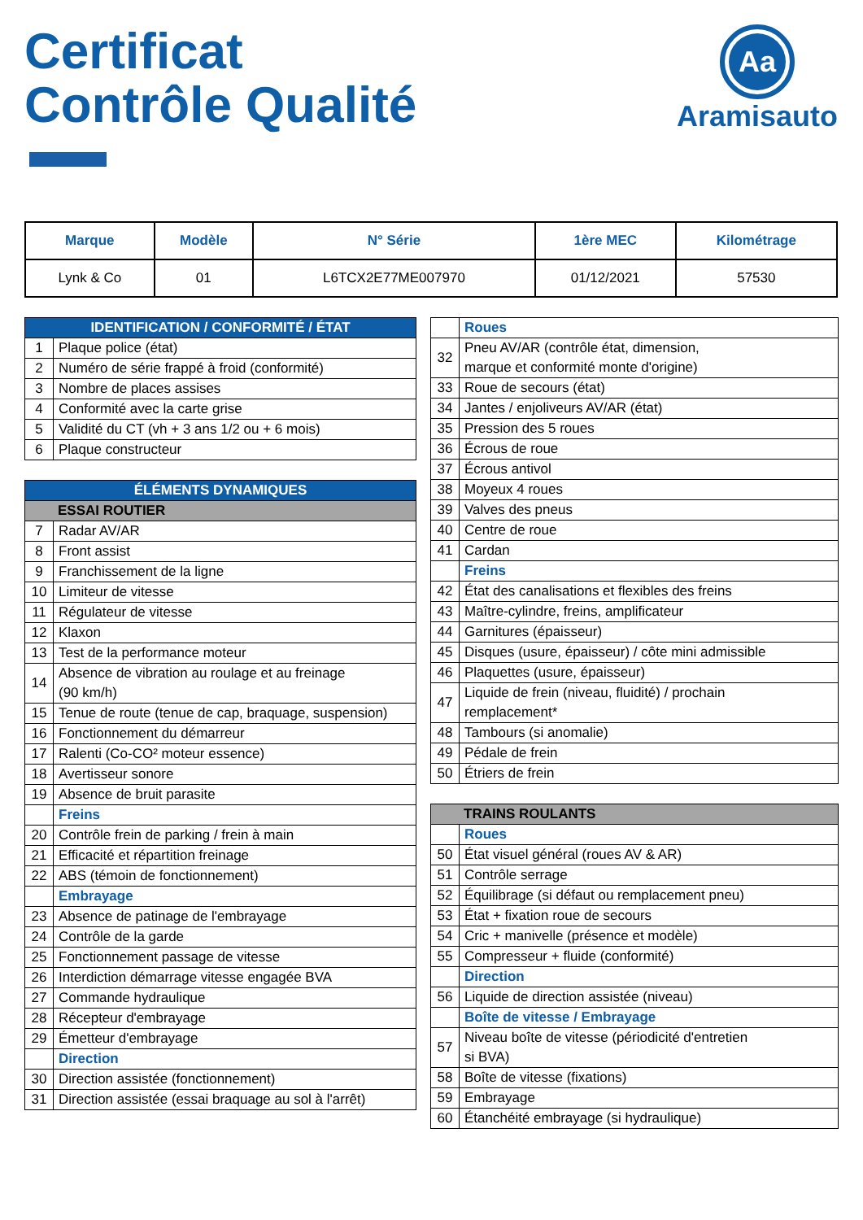Certificat
Contrôle Qualité
Aa
Aramisauto
| Marque | Modèle | N° Série | 1ère MEC | Kilométrage |
| --- | --- | --- | --- | --- |
| Lynk & Co | 01 | L6TCX2E77ME007970 | 01/12/2021 | 57530 |
| IDENTIFICATION / CONFORMITÉ / ÉTAT | |
| 1 | Plaque police (état) |
| 2 | Numéro de série frappé à froid (conformité) |
| 3 | Nombre de places assises |
| 4 | Conformité avec la carte grise |
| 5 | Validité du CT (vh + 3 ans 1/2 ou + 6 mois) |
| 6 | Plaque constructeur |
| ÉLÉMENTS DYNAMIQUES | |
| ESSAI ROUTIER | |
| 7 | Radar AV/AR |
| 8 | Front assist |
| 9 | Franchissement de la ligne |
| 10 | Limiteur de vitesse |
| 11 | Régulateur de vitesse |
| 12 | Klaxon |
| 13 | Test de la performance moteur |
| 14 | Absence de vibration au roulage et au freinage (90 km/h) |
| 15 | Tenue de route (tenue de cap, braquage, suspension) |
| 16 | Fonctionnement du démarreur |
| 17 | Ralenti (Co-CO² moteur essence) |
| 18 | Avertisseur sonore |
| 19 | Absence de bruit parasite |
| | Freins |
| 20 | Contrôle frein de parking / frein à main |
| 21 | Efficacité et répartition freinage |
| 22 | ABS (témoin de fonctionnement) |
| | Embrayage |
| 23 | Absence de patinage de l'embrayage |
| 24 | Contrôle de la garde |
| 25 | Fonctionnement passage de vitesse |
| 26 | Interdiction démarrage vitesse engagée BVA |
| 27 | Commande hydraulique |
| 28 | Récepteur d'embrayage |
| 29 | Émetteur d'embrayage |
| | Direction |
| 30 | Direction assistée (fonctionnement) |
| 31 | Direction assistée (essai braquage au sol à l'arrêt) |
| | Roues |
| 32 | Pneu AV/AR (contrôle état, dimension, marque et conformité monte d'origine) |
| 33 | Roue de secours (état) |
| 34 | Jantes / enjoliveurs AV/AR (état) |
| 35 | Pression des 5 roues |
| 36 | Écrous de roue |
| 37 | Écrous antivol |
| 38 | Moyeux 4 roues |
| 39 | Valves des pneus |
| 40 | Centre de roue |
| 41 | Cardan |
| | Freins |
| 42 | État des canalisations et flexibles des freins |
| 43 | Maître-cylindre, freins, amplificateur |
| 44 | Garnitures (épaisseur) |
| 45 | Disques (usure, épaisseur) / côte mini admissible |
| 46 | Plaquettes (usure, épaisseur) |
| 47 | Liquide de frein (niveau, fluidité) / prochain remplacement* |
| 48 | Tambours (si anomalie) |
| 49 | Pédale de frein |
| 50 | Étriers de frein |
| TRAINS ROULANTS | |
| | Roues |
| 50 | État visuel général (roues AV & AR) |
| 51 | Contrôle serrage |
| 52 | Équilibrage (si défaut ou remplacement pneu) |
| 53 | État + fixation roue de secours |
| 54 | Cric + manivelle (présence et modèle) |
| 55 | Compresseur + fluide (conformité) |
| | Direction |
| 56 | Liquide de direction assistée (niveau) |
| | Boîte de vitesse / Embrayage |
| 57 | Niveau boîte de vitesse (périodicité d'entretien si BVA) |
| 58 | Boîte de vitesse (fixations) |
| 59 | Embrayage |
| 60 | Étanchéité embrayage (si hydraulique) |